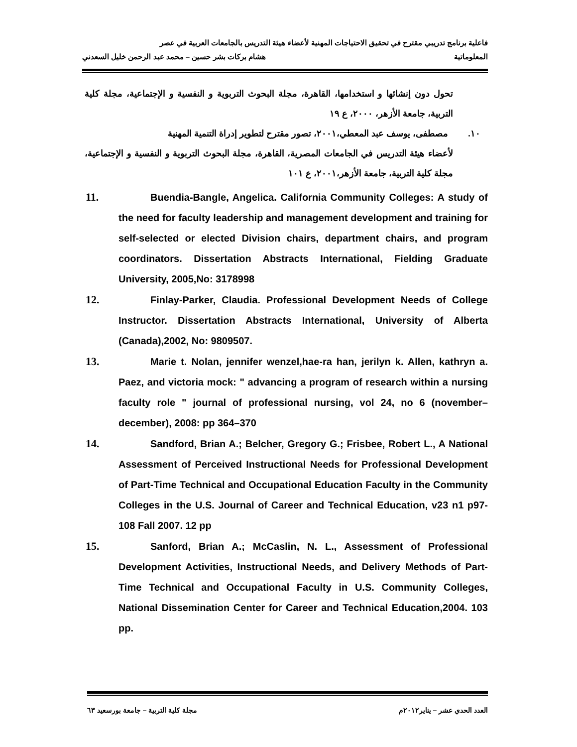فاعلية برنامج تدريبي مقترح في تحقيق الاحتياجات المهنية لأعضاء هيئة التدريس بالجامعات العربية في عصر
المعلوماتية هشام بركات بشر حسين – محمد عبد الرحمن خليل السعدني
تحول دون إنشائها و استخدامها، القاهرة، مجلة البحوث التربوية و النفسية و الإجتماعية، مجلة كلية التربية، جامعة الأزهر، ٢٠٠٠، ع ١٩
١٠. مصطفى، يوسف عبد المعطي،٢٠٠١، تصور مقترح لتطوير إدراة التنمية المهنية
لأعضاء هيئة التدريس في الجامعات المصرية، القاهرة، مجلة البحوث التربوية و النفسية و الإجتماعية، مجلة كلية التربية، جامعة الأزهر،٢٠٠١، ع ١٠١
11. Buendia-Bangle, Angelica. California Community Colleges: A study of the need for faculty leadership and management development and training for self-selected or elected Division chairs, department chairs, and program coordinators. Dissertation Abstracts International, Fielding Graduate University, 2005,No: 3178998
12. Finlay-Parker, Claudia. Professional Development Needs of College Instructor. Dissertation Abstracts International, University of Alberta (Canada),2002, No: 9809507.
13. Marie t. Nolan, jennifer wenzel,hae-ra han, jerilyn k. Allen, kathryn a. Paez, and victoria mock: " advancing a program of research within a nursing faculty role " journal of professional nursing, vol 24, no 6 (november–december), 2008: pp 364–370
14. Sandford, Brian A.; Belcher, Gregory G.; Frisbee, Robert L., A National Assessment of Perceived Instructional Needs for Professional Development of Part-Time Technical and Occupational Education Faculty in the Community Colleges in the U.S. Journal of Career and Technical Education, v23 n1 p97-108 Fall 2007. 12 pp
15. Sanford, Brian A.; McCaslin, N. L., Assessment of Professional Development Activities, Instructional Needs, and Delivery Methods of Part-Time Technical and Occupational Faculty in U.S. Community Colleges, National Dissemination Center for Career and Technical Education,2004. 103 pp.
العدد الحدي عشر – يناير٢٠١٢م مجلة كلية التربية – جامعة بورسعيد ٦٣